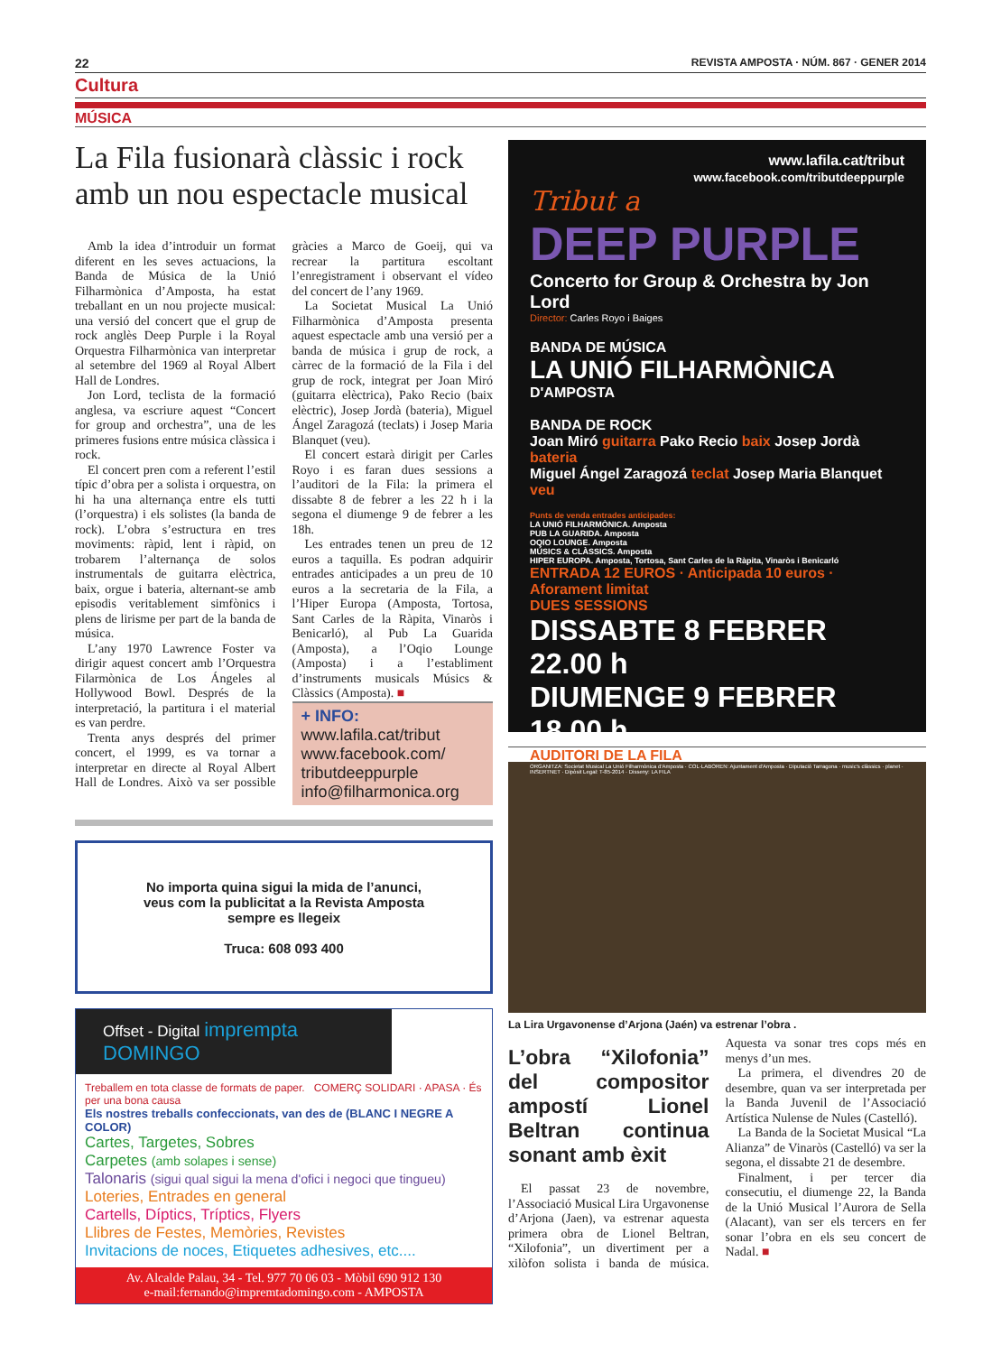22 REVISTA AMPOSTA · NÚM. 867 · GENER 2014
Cultura
MÚSICA
La Fila fusionarà clàssic i rock amb un nou espectacle musical
Amb la idea d’introduir un format diferent en les seves actuacions, la Banda de Música de la Unió Filharmònica d’Amposta, ha estat treballant en un nou projecte musical: una versió del concert que el grup de rock anglès Deep Purple i la Royal Orquestra Filharmònica van interpretar al setembre del 1969 al Royal Albert Hall de Londres.
Jon Lord, teclista de la formació anglesa, va escriure aquest “Concert for group and orchestra”, una de les primeres fusions entre música clàssica i rock.
El concert pren com a referent l’estil típic d’obra per a solista i orquestra, on hi ha una alternança entre els tutti (l’orquestra) i els solistes (la banda de rock). L’obra s’estructura en tres moviments: ràpid, lent i ràpid, on trobarem l’alternança de solos instrumentals de guitarra elèctrica, baix, orgue i bateria, alternant-se amb episodis veritablement simfònics i plens de lirisme per part de la banda de música.
L’any 1970 Lawrence Foster va dirigir aquest concert amb l’Orquestra Filarmònica de Los Ángeles al Hollywood Bowl. Després de la interpretació, la partitura i el material es van perdre.
Trenta anys després del primer concert, el 1999, es va tornar a interpretar en directe al Royal Albert Hall de Londres. Això va ser possible gràcies a Marco de Goeij, qui va recrear la partitura escoltant l’enregistrament i observant el vídeo del concert de l’any 1969.
La Societat Musical La Unió Filharmònica d’Amposta presenta aquest espectacle amb una versió per a banda de música i grup de rock, a càrrec de la formació de la Fila i del grup de rock, integrat per Joan Miró (guitarra elèctrica), Pako Recio (baix elèctric), Josep Jordà (bateria), Miguel Ángel Zaragozá (teclats) i Josep Maria Blanquet (veu).
El concert estarà dirigit per Carles Royo i es faran dues sessions a l’auditori de la Fila: la primera el dissabte 8 de febrer a les 22 h i la segona el diumenge 9 de febrer a les 18h.
Les entrades tenen un preu de 12 euros a taquilla. Es podran adquirir entrades anticipades a un preu de 10 euros a la secretaria de la Fila, a l’Hiper Europa (Amposta, Tortosa, Sant Carles de la Ràpita, Vinaròs i Benicarló), al Pub La Guarida (Amposta), a l’Oqio Lounge (Amposta) i a l’establiment d’instruments musicals Músics & Clàssics (Amposta). ■
+ INFO:
www.lafila.cat/tribut
www.facebook.com/ tributdeeppurple
info@filharmonica.org
No importa quina sigui la mida de l’anunci,
veus com la publicitat a la Revista Amposta
sempre es llegeix
Truca: 608 093 400
Offset - Digital imprempta DOMINGO
Treballem en tota classe de formats de paper. COMERÇ SOLIDARI · APASA · És per una bona causa
Els nostres treballs confeccionats, van des de (BLANC I NEGRE A COLOR)
Cartes, Targetes, Sobres
Carpetes (amb solapes i sense)
Talonaris (sigui qual sigui la mena d'ofici i negoci que tingueu)
Loteries, Entrades en general
Cartells, Díptics, Tríptics, Flyers
Llibres de Festes, Memòries, Revistes
Invitacions de noces, Etiquetes adhesives, etc....
Av. Alcalde Palau, 34 - Tel. 977 70 06 03 - Mòbil 690 912 130
e-mail:fernando@impremtadomingo.com - AMPOSTA
www.lafila.cat/tribut
www.facebook.com/tributdeeppurple
Tribut a
DEEP PURPLE
Concerto for Group & Orchestra by Jon Lord
Director: Carles Royo i Baiges
BANDA DE MÚSICA
LA UNIÓ FILHARMÒNICA D'AMPOSTA
BANDA DE ROCK
Joan Miró guitarra Pako Recio baix Josep Jordà bateria
Miguel Ángel Zaragozá teclat Josep Maria Blanquet veu
Punts de venda entrades anticipades:
LA UNIÓ FILHARMÒNICA. Amposta
PUB LA GUARIDA. Amposta
OQIO LOUNGE. Amposta
MÚSICS & CLÀSSICS. Amposta
HIPER EUROPA. Amposta, Tortosa, Sant Carles de la Ràpita, Vinaròs i Benicarló
ENTRADA 12 EUROS · Anticipada 10 euros · Aforament limitat
DUES SESSIONS
DISSABTE 8 FEBRER 22.00 h
DIUMENGE 9 FEBRER 18.00 h
AUDITORI DE LA FILA
ORGANITZA: Societat Musical La Unió Filharmònica d'Amposta · COL·LABOREN: Ajuntament d'Amposta · Diputació Tarragona · music's clàssics · planet · INSERTNET · Dipòsit Legal: T-85-2014 · Disseny: LA FILA
La Lira Urgavonense d’Arjona (Jaén) va estrenar l’obra .
L’obra “Xilofonia” del compositor ampostí Lionel Beltran continua sonant amb èxit
El passat 23 de novembre, l’Associació Musical Lira Urgavonense d’Arjona (Jaen), va estrenar aquesta primera obra de Lionel Beltran, “Xilofonia”, un divertiment per a xilòfon solista i banda de música. Aquesta va sonar tres cops més en menys d’un mes.
La primera, el divendres 20 de desembre, quan va ser interpretada per la Banda Juvenil de l’Associació Artística Nulense de Nules (Castelló).
La Banda de la Societat Musical “La Alianza” de Vinaròs (Castelló) va ser la segona, el dissabte 21 de desembre.
Finalment, i per tercer dia consecutiu, el diumenge 22, la Banda de la Unió Musical l’Aurora de Sella (Alacant), van ser els tercers en fer sonar l’obra en els seu concert de Nadal. ■